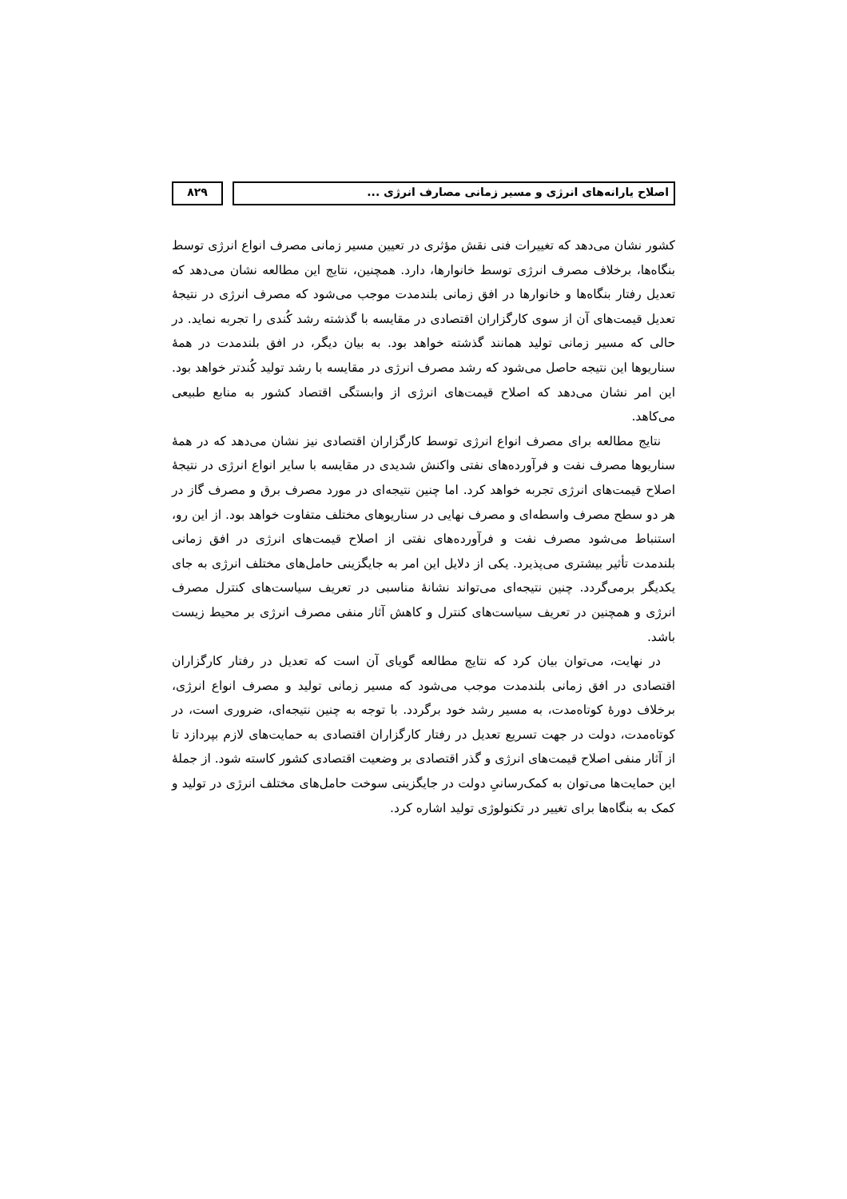اصلاح یارانه‌های انرژی و مسیر زمانی مصارف انرژی ...
۸۲۹
کشور نشان می‌دهد که تغییرات فنی نقش مؤثری در تعیین مسیر زمانی مصرف انواع انرژی توسط بنگاه‌ها، برخلاف مصرف انرژی توسط خانوارها، دارد. همچنین، نتایج این مطالعه نشان می‌دهد که تعدیل رفتار بنگاه‌ها و خانوارها در افق زمانی بلندمدت موجب می‌شود که مصرف انرژی در نتیجهٔ تعدیل قیمت‌های آن از سوی کارگزاران اقتصادی در مقایسه با گذشته رشد کُندی را تجربه نماید. در حالی که مسیر زمانی تولید همانند گذشته خواهد بود. به بیان دیگر، در افق بلندمدت در همهٔ سناریوها این نتیجه حاصل می‌شود که رشد مصرف انرژی در مقایسه با رشد تولید کُندتر خواهد بود. این امر نشان می‌دهد که اصلاح قیمت‌های انرژی از وابستگی اقتصاد کشور به منابع طبیعی می‌کاهد.
نتایج مطالعه برای مصرف انواع انرژی توسط کارگزاران اقتصادی نیز نشان می‌دهد که در همهٔ سناریوها مصرف نفت و فرآورده‌های نفتی واکنش شدیدی در مقایسه با سایر انواع انرژی در نتیجهٔ اصلاح قیمت‌های انرژی تجربه خواهد کرد. اما چنین نتیجه‌ای در مورد مصرف برق و مصرف گاز در هر دو سطح مصرف واسطه‌ای و مصرف نهایی در سناریوهای مختلف متفاوت خواهد بود. از این رو، استنباط می‌شود مصرف نفت و فرآورده‌های نفتی از اصلاح قیمت‌های انرژی در افق زمانی بلندمدت تأثیر بیشتری می‌پذیرد. یکی از دلایل این امر به جایگزینی حامل‌های مختلف انرژی به جای یکدیگر برمی‌گردد. چنین نتیجه‌ای می‌تواند نشانهٔ مناسبی در تعریف سیاست‌های کنترل مصرف انرژی و همچنین در تعریف سیاست‌های کنترل و کاهش آثار منفی مصرف انرژی بر محیط زیست باشد.
در نهایت، می‌توان بیان کرد که نتایج مطالعه گویای آن است که تعدیل در رفتار کارگزاران اقتصادی در افق زمانی بلندمدت موجب می‌شود که مسیر زمانی تولید و مصرف انواع انرژی، برخلاف دورهٔ کوتاه‌مدت، به مسیر رشد خود برگردد. با توجه به چنین نتیجه‌ای، ضروری است، در کوتاه‌مدت، دولت در جهت تسریع تعدیل در رفتار کارگزاران اقتصادی به حمایت‌های لازم بپردازد تا از آثار منفی اصلاح قیمت‌های انرژی و گذر اقتصادی بر وضعیت اقتصادی کشور کاسته شود. از جملهٔ این حمایت‌ها می‌توان به کمک‌رسانیِ دولت در جایگزینی سوخت حامل‌های مختلف انرژی در تولید و کمک به بنگاه‌ها برای تغییر در تکنولوژی تولید اشاره کرد.